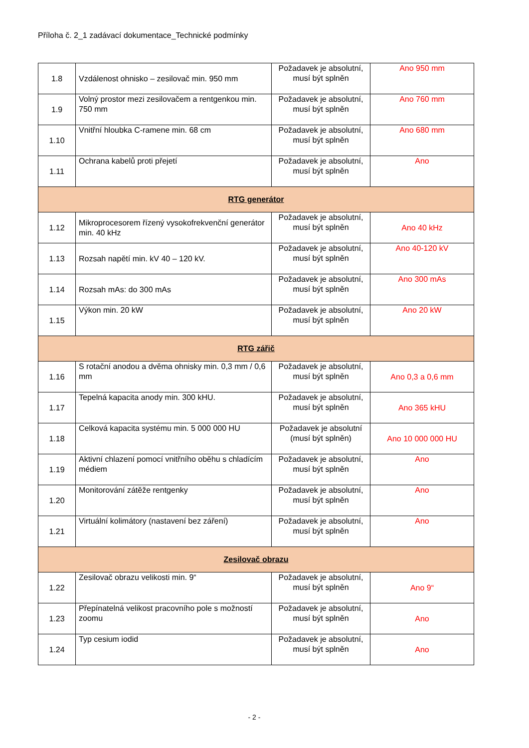Příloha č. 2_1 zadávací dokumentace_Technické podmínky
| 1.8 | Vzdálenost ohnisko – zesilovač min. 950 mm | Požadavek je absolutní, musí být splněn | Ano 950 mm |
| 1.9 | Volný prostor mezi zesilovačem a rentgenkou min. 750 mm | Požadavek je absolutní, musí být splněn | Ano 760 mm |
| 1.10 | Vnitřní hloubka C-ramene min. 68 cm | Požadavek je absolutní, musí být splněn | Ano 680 mm |
| 1.11 | Ochrana kabelů proti přejetí | Požadavek je absolutní, musí být splněn | Ano |
| RTG generátor | | | |
| 1.12 | Mikroprocesorem řízený vysokofrekvenční generátor min. 40 kHz | Požadavek je absolutní, musí být splněn | Ano 40 kHz |
| 1.13 | Rozsah napětí min. kV 40 – 120 kV. | Požadavek je absolutní, musí být splněn | Ano 40-120 kV |
| 1.14 | Rozsah mAs: do 300 mAs | Požadavek je absolutní, musí být splněn | Ano 300 mAs |
| 1.15 | Výkon min. 20 kW | Požadavek je absolutní, musí být splněn | Ano 20 kW |
| RTG zářič | | | |
| 1.16 | S rotační anodou a dvěma ohnisky min. 0,3 mm / 0,6 mm | Požadavek je absolutní, musí být splněn | Ano 0,3 a 0,6 mm |
| 1.17 | Tepelná kapacita anody min. 300 kHU. | Požadavek je absolutní, musí být splněn | Ano 365 kHU |
| 1.18 | Celková kapacita systému min. 5 000 000 HU | Požadavek je absolutní (musí být splněn) | Ano 10 000 000 HU |
| 1.19 | Aktivní chlazení pomocí vnitřního oběhu s chladícím médiem | Požadavek je absolutní, musí být splněn | Ano |
| 1.20 | Monitorování zátěže rentgenky | Požadavek je absolutní, musí být splněn | Ano |
| 1.21 | Virtuální kolimátory (nastavení bez záření) | Požadavek je absolutní, musí být splněn | Ano |
| Zesilovač obrazu | | | |
| 1.22 | Zesilovač obrazu velikosti min. 9“ | Požadavek je absolutní, musí být splněn | Ano 9“ |
| 1.23 | Přepínatelná velikost pracovního pole s možností zoomu | Požadavek je absolutní, musí být splněn | Ano |
| 1.24 | Typ cesium iodid | Požadavek je absolutní, musí být splněn | Ano |
- 2 -